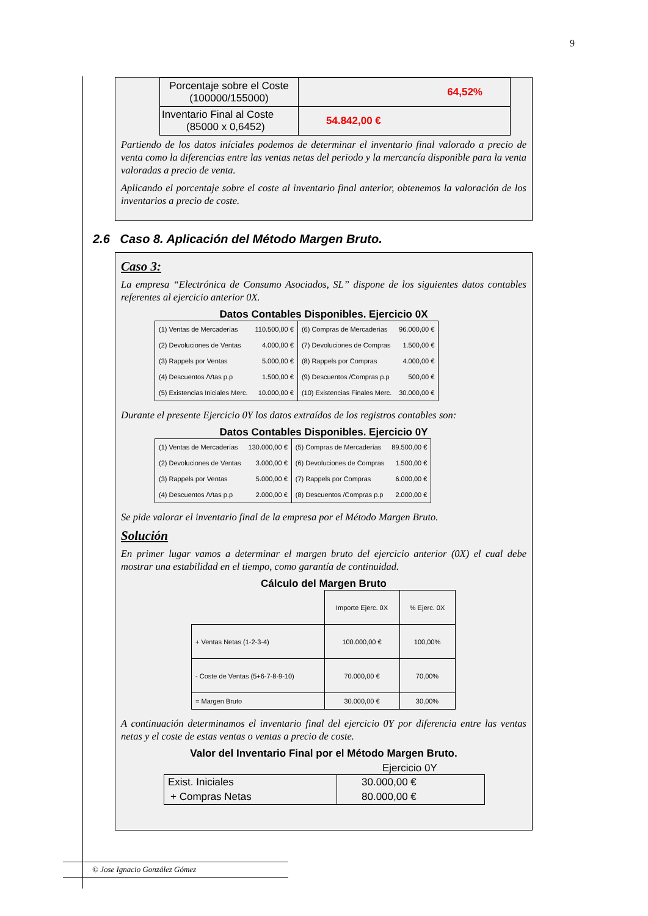9
| Porcentaje sobre el Coste (100000/155000) | 64,52% |
| Inventario Final al Coste (85000 x 0,6452) | 54.842,00 € |
Partiendo de los datos iníciales podemos de determinar el inventario final valorado a precio de venta como la diferencias entre las ventas netas del periodo y la mercancía disponible para la venta valoradas a precio de venta.
Aplicando el porcentaje sobre el coste al inventario final anterior, obtenemos la valoración de los inventarios a precio de coste.
2.6 Caso 8. Aplicación del Método Margen Bruto.
Caso 3:
La empresa “Electrónica de Consumo Asociados, SL” dispone de los siguientes datos contables referentes al ejercicio anterior 0X.
Datos Contables Disponibles. Ejercicio 0X
| (1) Ventas de Mercaderías | 110.500,00 € | (6) Compras de Mercaderías | 96.000,00 € |
| (2) Devoluciones de Ventas | 4.000,00 € | (7) Devoluciones de Compras | 1.500,00 € |
| (3) Rappels por Ventas | 5.000,00 € | (8) Rappels por Compras | 4.000,00 € |
| (4) Descuentos /Vtas p.p | 1.500,00 € | (9) Descuentos /Compras p.p | 500,00 € |
| (5) Existencias Iniciales Merc. | 10.000,00 € | (10) Existencias Finales Merc. | 30.000,00 € |
Durante el presente Ejercicio 0Y los datos extraídos de los registros contables son:
Datos Contables Disponibles. Ejercicio 0Y
| (1) Ventas de Mercaderías | 130.000,00 € | (5) Compras de Mercaderías | 89.500,00 € |
| (2) Devoluciones de Ventas | 3.000,00 € | (6) Devoluciones de Compras | 1.500,00 € |
| (3) Rappels por Ventas | 5.000,00 € | (7) Rappels por Compras | 6.000,00 € |
| (4) Descuentos /Vtas p.p | 2.000,00 € | (8) Descuentos /Compras p.p | 2.000,00 € |
Se pide valorar el inventario final de la empresa por el Método Margen Bruto.
Solución
En primer lugar vamos a determinar el margen bruto del ejercicio anterior (0X) el cual debe mostrar una estabilidad en el tiempo, como garantía de continuidad.
Cálculo del Margen Bruto
| | Importe Ejerc. 0X | % Ejerc. 0X |
| + Ventas Netas (1-2-3-4) | 100.000,00 € | 100,00% |
| - Coste de Ventas (5+6-7-8-9-10) | 70.000,00 € | 70,00% |
| = Margen Bruto | 30.000,00 € | 30,00% |
A continuación determinamos el inventario final del ejercicio 0Y por diferencia entre las ventas netas y el coste de estas ventas o ventas a precio de coste.
Valor del Inventario Final por el Método Margen Bruto.
Ejercicio 0Y
| Exist. Iniciales | 30.000,00 € |
| + Compras Netas | 80.000,00 € |
© Jose Ignacio González Gómez